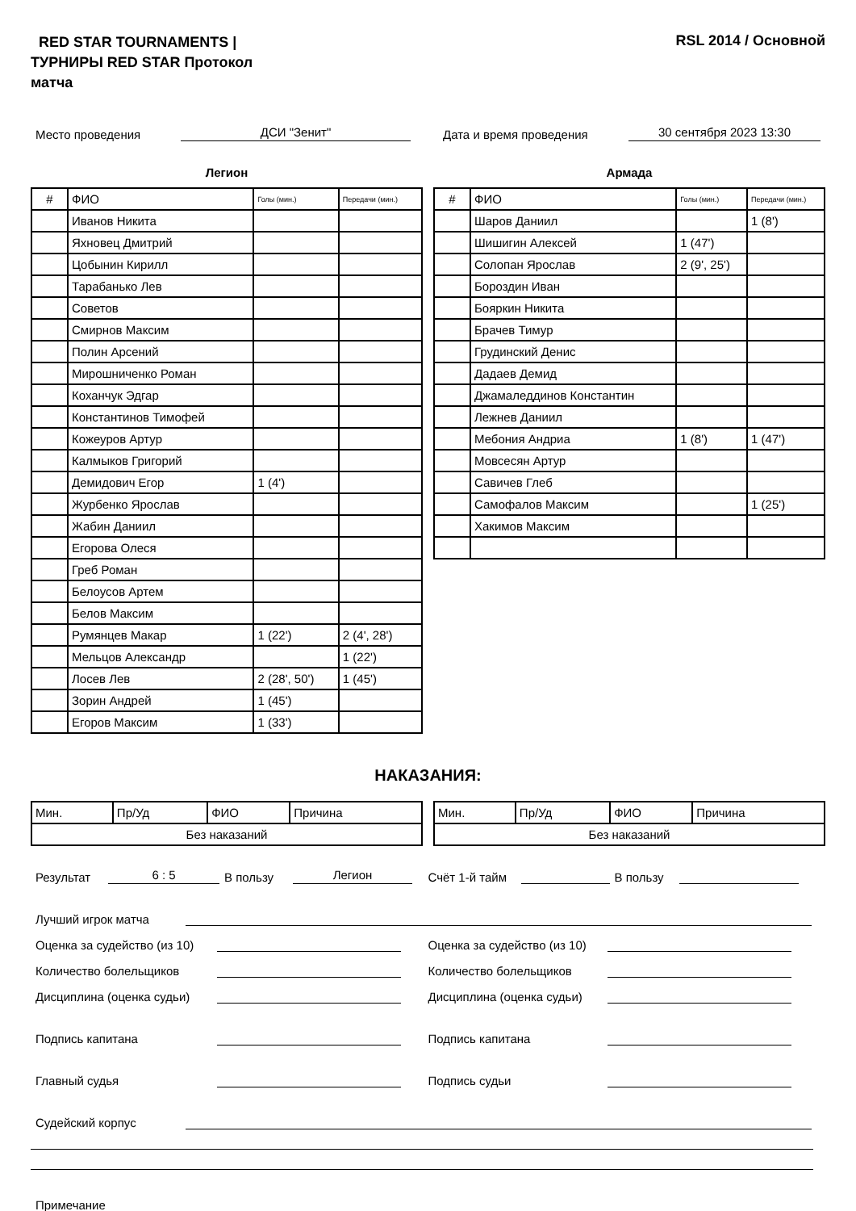RED STAR TOURNAMENTS | ТУРНИРЫ RED STAR Протокол матча
RSL 2014 / Основной
Место проведения ДСИ "Зенит" Дата и время проведения 30 сентября 2023 13:30
Легион
| # | ФИО | Голы (мин.) | Передачи (мин.) |
| --- | --- | --- | --- |
| | Иванов Никита | | |
| | Яхновец Дмитрий | | |
| | Цобынин Кирилл | | |
| | Тарабанько Лев | | |
| | Советов | | |
| | Смирнов Максим | | |
| | Полин Арсений | | |
| | Мирошниченко Роман | | |
| | Коханчук Эдгар | | |
| | Константинов Тимофей | | |
| | Кожеуров Артур | | |
| | Калмыков Григорий | | |
| | Демидович Егор | 1 (4') | |
| | Журбенко Ярослав | | |
| | Жабин Даниил | | |
| | Егорова Олеся | | |
| | Греб Роман | | |
| | Белоусов Артем | | |
| | Белов Максим | | |
| | Румянцев Макар | 1 (22') | 2 (4', 28') |
| | Мельцов Александр | | 1 (22') |
| | Лосев Лев | 2 (28', 50') | 1 (45') |
| | Зорин Андрей | 1 (45') | |
| | Егоров Максим | 1 (33') | |
Армада
| # | ФИО | Голы (мин.) | Передачи (мин.) |
| --- | --- | --- | --- |
| | Шаров Даниил | | 1 (8') |
| | Шишигин Алексей | 1 (47') | |
| | Солопан Ярослав | 2 (9', 25') | |
| | Бороздин Иван | | |
| | Бояркин Никита | | |
| | Брачев Тимур | | |
| | Грудинский Денис | | |
| | Дадаев Демид | | |
| | Джамаледдинов Константин | | |
| | Лежнев Даниил | | |
| | Мебония Андриа | 1 (8') | 1 (47') |
| | Мовсесян Артур | | |
| | Савичев Глеб | | |
| | Самофалов Максим | | 1 (25') |
| | Хакимов Максим | | |
НАКАЗАНИЯ:
| Мин. | Пр/Уд | ФИО | Причина |
| Без наказаний | | | |
| Мин. | Пр/Уд | ФИО | Причина |
| Без наказаний | | | |
Результат 6 : 5 В пользу Легион
Счёт 1-й тайм В пользу
Лучший игрок матча
Оценка за судейство (из 10)
Оценка за судейство (из 10)
Количество болельщиков
Количество болельщиков
Дисциплина (оценка судьи)
Дисциплина (оценка судьи)
Подпись капитана
Подпись капитана
Главный судья
Подпись судьи
Судейский корпус
Примечание